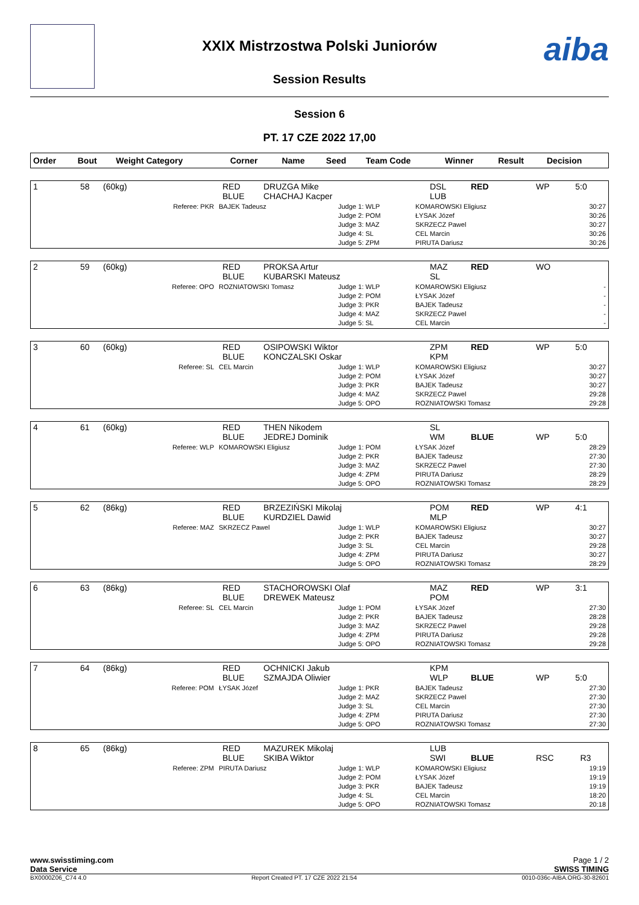aiba
XXIX Mistrzostwa Polski Juniorów
Session Results
Session 6
PT. 17 CZE 2022 17,00
| Order | Bout | Weight Category | Corner | Name | Seed | Team Code | Winner | Result | Decision |
| --- | --- | --- | --- | --- | --- | --- | --- | --- | --- |
| 1 | 58 | (60kg) | RED BLUE | DRUZGA Mike CHACHAJ Kacper | | DSL LUB | RED | WP | 5:0 |
| Referee: PKR | BAJEK Tadeusz | Judge 1: WLP Judge 2: POM Judge 3: MAZ Judge 4: SL Judge 5: ZPM | KOMAROWSKI Eligiusz ŁYSAK Józef SKRZECZ Pawel CEL Marcin PIRUTA Dariusz | 30:27 30:26 30:27 30:26 30:26 |
| 2 | 59 | (60kg) | RED BLUE | PROKSA Artur KUBARSKI Mateusz | | MAZ SL | RED | WO | |
| Referee: OPO | ROZNIATOWSKI Tomasz | Judge 1: WLP Judge 2: POM Judge 3: PKR Judge 4: MAZ Judge 5: SL | KOMAROWSKI Eligiusz ŁYSAK Józef BAJEK Tadeusz SKRZECZ Pawel CEL Marcin | - - - - - |
| 3 | 60 | (60kg) | RED BLUE | OSIPOWSKI Wiktor KONCZALSKI Oskar | | ZPM KPM | RED | WP | 5:0 |
| Referee: SL | CEL Marcin | Judge 1: WLP Judge 2: POM Judge 3: PKR Judge 4: MAZ Judge 5: OPO | KOMAROWSKI Eligiusz ŁYSAK Józef BAJEK Tadeusz SKRZECZ Pawel ROZNIATOWSKI Tomasz | 30:27 30:27 30:27 29:28 29:28 |
| 4 | 61 | (60kg) | RED BLUE | THEN Nikodem JEDREJ Dominik | | SL WM | BLUE | WP | 5:0 |
| Referee: WLP | KOMAROWSKI Eligiusz | Judge 1: POM Judge 2: PKR Judge 3: MAZ Judge 4: ZPM Judge 5: OPO | ŁYSAK Józef BAJEK Tadeusz SKRZECZ Pawel PIRUTA Dariusz ROZNIATOWSKI Tomasz | 28:29 27:30 27:30 28:29 28:29 |
| 5 | 62 | (86kg) | RED BLUE | BRZEZIŃSKI Mikolaj KURDZIEL Dawid | | POM MLP | RED | WP | 4:1 |
| Referee: MAZ | SKRZECZ Pawel | Judge 1: WLP Judge 2: PKR Judge 3: SL Judge 4: ZPM Judge 5: OPO | KOMAROWSKI Eligiusz BAJEK Tadeusz CEL Marcin PIRUTA Dariusz ROZNIATOWSKI Tomasz | 30:27 30:27 29:28 30:27 28:29 |
| 6 | 63 | (86kg) | RED BLUE | STACHOROWSKI Olaf DREWEK Mateusz | | MAZ POM | RED | WP | 3:1 |
| Referee: SL | CEL Marcin | Judge 1: POM Judge 2: PKR Judge 3: MAZ Judge 4: ZPM Judge 5: OPO | ŁYSAK Józef BAJEK Tadeusz SKRZECZ Pawel PIRUTA Dariusz ROZNIATOWSKI Tomasz | 27:30 28:28 29:28 29:28 29:28 |
| 7 | 64 | (86kg) | RED BLUE | OCHNICKI Jakub SZMAJDA Oliwier | | KPM WLP | BLUE | WP | 5:0 |
| Referee: POM | ŁYSAK Józef | Judge 1: PKR Judge 2: MAZ Judge 3: SL Judge 4: ZPM Judge 5: OPO | BAJEK Tadeusz SKRZECZ Pawel CEL Marcin PIRUTA Dariusz ROZNIATOWSKI Tomasz | 27:30 27:30 27:30 27:30 27:30 |
| 8 | 65 | (86kg) | RED BLUE | MAZUREK Mikolaj SKIBA Wiktor | | LUB SWI | BLUE | RSC | R3 |
| Referee: ZPM | PIRUTA Dariusz | Judge 1: WLP Judge 2: POM Judge 3: PKR Judge 4: SL Judge 5: OPO | KOMAROWSKI Eligiusz ŁYSAK Józef BAJEK Tadeusz CEL Marcin ROZNIATOWSKI Tomasz | 19:19 19:19 19:19 18:20 20:18 |
www.swisstiming.com
Data Service Page 1 / 2
SWISS TIMING
BX0000Z06_C74 4.0 Report Created PT. 17 CZE 2022 21:54 0010-036c-AIBA.ORG-30-82601